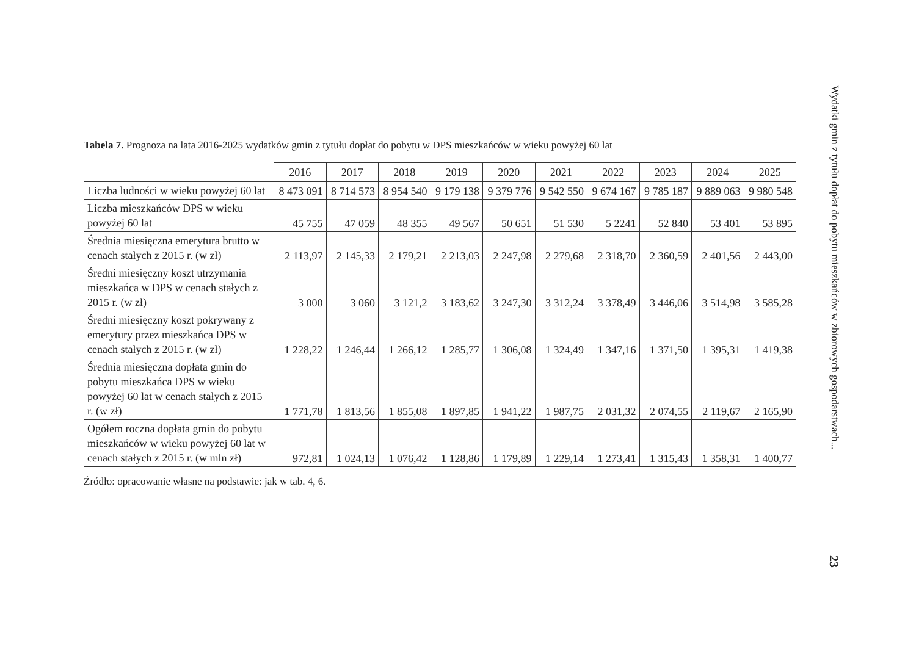Tabela 7. Prognoza na lata 2016-2025 wydatków gmin z tytułu dopłat do pobytu w DPS mieszkańców w wieku powyżej 60 lat
| | 2016 | 2017 | 2018 | 2019 | 2020 | 2021 | 2022 | 2023 | 2024 | 2025 |
| --- | --- | --- | --- | --- | --- | --- | --- | --- | --- | --- |
| Liczba ludności w wieku powyżej 60 lat | 8 473 091 | 8 714 573 | 8 954 540 | 9 179 138 | 9 379 776 | 9 542 550 | 9 674 167 | 9 785 187 | 9 889 063 | 9 980 548 |
| Liczba mieszkańców DPS w wieku powyżej 60 lat | 45 755 | 47 059 | 48 355 | 49 567 | 50 651 | 51 530 | 5 2241 | 52 840 | 53 401 | 53 895 |
| Średnia miesięczna emerytura brutto w cenach stałych z 2015 r. (w zł) | 2 113,97 | 2 145,33 | 2 179,21 | 2 213,03 | 2 247,98 | 2 279,68 | 2 318,70 | 2 360,59 | 2 401,56 | 2 443,00 |
| Średni miesięczny koszt utrzymania mieszkańca w DPS w cenach stałych z 2015 r. (w zł) | 3 000 | 3 060 | 3 121,2 | 3 183,62 | 3 247,30 | 3 312,24 | 3 378,49 | 3 446,06 | 3 514,98 | 3 585,28 |
| Średni miesięczny koszt pokrywany z emerytury przez mieszkańca DPS w cenach stałych z 2015 r. (w zł) | 1 228,22 | 1 246,44 | 1 266,12 | 1 285,77 | 1 306,08 | 1 324,49 | 1 347,16 | 1 371,50 | 1 395,31 | 1 419,38 |
| Średnia miesięczna dopłata gmin do pobytu mieszkańca DPS w wieku powyżej 60 lat w cenach stałych z 2015 r. (w zł) | 1 771,78 | 1 813,56 | 1 855,08 | 1 897,85 | 1 941,22 | 1 987,75 | 2 031,32 | 2 074,55 | 2 119,67 | 2 165,90 |
| Ogółem roczna dopłata gmin do pobytu mieszkańców w wieku powyżej 60 lat w cenach stałych z 2015 r. (w mln zł) | 972,81 | 1 024,13 | 1 076,42 | 1 128,86 | 1 179,89 | 1 229,14 | 1 273,41 | 1 315,43 | 1 358,31 | 1 400,77 |
Źródło: opracowanie własne na podstawie: jak w tab. 4, 6.
Wydatki gmin z tytułu dopłat do pobytu mieszkańców w zbiorowych gospodarstwach... 23